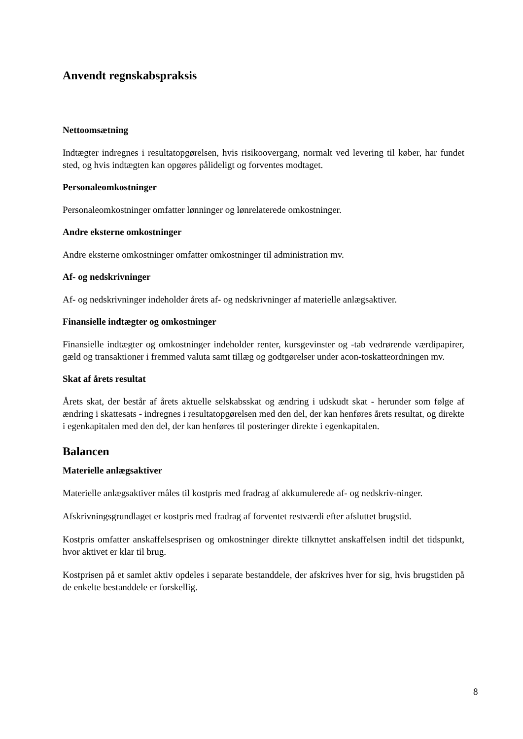Anvendt regnskabspraksis
Nettoomsætning
Indtægter indregnes i resultatopgørelsen, hvis risikoovergang, normalt ved levering til køber, har fundet sted, og hvis indtægten kan opgøres påli­deligt og forventes modtaget.
Personaleomkostninger
Personaleomkostninger omfatter lønninger og lønrelaterede omkostninger.
Andre eksterne omkostninger
Andre eksterne omkostninger omfatter omkostninger til administration mv.
Af- og nedskrivninger
Af- og nedskrivninger indeholder årets af- og nedskrivninger af materielle anlægsaktiver.
Finansielle indtægter og omkostninger
Finansielle indtægter og omkostninger indeholder renter, kursgevinster og -tab vedrørende værdipapirer, gæld og transaktioner i fremmed valuta samt tillæg og godtgørelser under acon-toskatteordningen mv.
Skat af årets resultat
Årets skat, der består af årets aktuelle selskabsskat og ændring i udskudt skat - herunder som følge af ændring i skattesats - indregnes i resultatopgørelsen med den del, der kan henføres årets resultat, og direkte i egenkapitalen med den del, der kan henføres til posteringer direkte i egenkapitalen.
Balancen
Materielle anlægsaktiver
Materielle anlægsaktiver måles til kostpris med fradrag af akkumulerede af- og nedskriv-ninger.
Afskrivningsgrundlaget er kostpris med fradrag af forventet restværdi efter afsluttet brugstid.
Kostpris omfatter anskaffelsesprisen og omkostninger direkte tilknyttet anskaffelsen indtil det tidspunkt, hvor aktivet er klar til brug.
Kostprisen på et samlet aktiv opdeles i separate bestanddele, der afskrives hver for sig, hvis brugstiden på de enkelte bestanddele er forskellig.
8